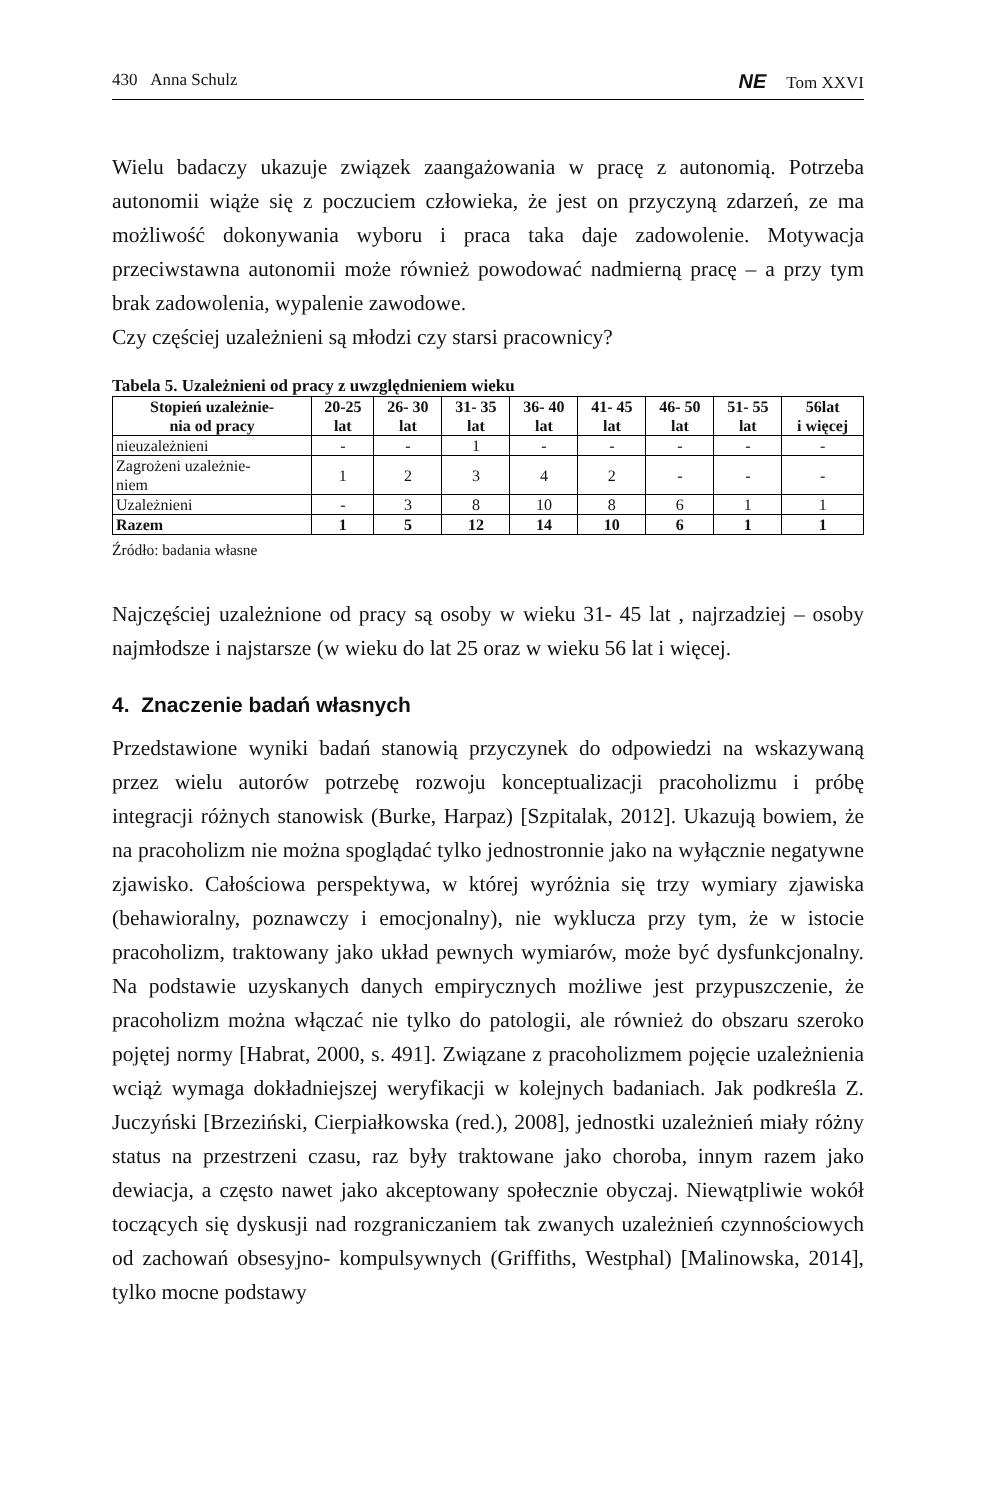430 Anna Schulz NE Tom XXVI
Wielu badaczy ukazuje związek zaangażowania w pracę z autonomią. Potrzeba autonomii wiąże się z poczuciem człowieka, że jest on przyczyną zdarzeń, ze ma możliwość dokonywania wyboru i praca taka daje zadowolenie. Motywacja przeciwstawna autonomii może również powodować nadmierną pracę – a przy tym brak zadowolenia, wypalenie zawodowe.
Czy częściej uzależnieni są młodzi czy starsi pracownicy?
Tabela 5. Uzależnieni od pracy z uwzględnieniem wieku
| Stopień uzależnie- nia od pracy | 20-25 lat | 26- 30 lat | 31- 35 lat | 36- 40 lat | 41- 45 lat | 46- 50 lat | 51- 55 lat | 56lat i więcej |
| --- | --- | --- | --- | --- | --- | --- | --- | --- |
| nieuzależnieni | - | - | 1 | - | - | - | - | - |
| Zagrożeni uzależnie- niem | 1 | 2 | 3 | 4 | 2 | - | - | - |
| Uzależnieni | - | 3 | 8 | 10 | 8 | 6 | 1 | 1 |
| Razem | 1 | 5 | 12 | 14 | 10 | 6 | 1 | 1 |
Źródło: badania własne
Najczęściej uzależnione od pracy są osoby w wieku 31- 45 lat , najrzadziej – osoby najmłodsze i najstarsze (w wieku do lat 25 oraz w wieku 56 lat i więcej.
4. Znaczenie badań własnych
Przedstawione wyniki badań stanowią przyczynek do odpowiedzi na wskazywaną przez wielu autorów potrzebę rozwoju konceptualizacji pracoholizmu i próbę integracji różnych stanowisk (Burke, Harpaz) [Szpitalak, 2012]. Ukazują bowiem, że na pracoholizm nie można spoglądać tylko jednostronnie jako na wyłącznie negatywne zjawisko. Całościowa perspektywa, w której wyróżnia się trzy wymiary zjawiska (behawioralny, poznawczy i emocjonalny), nie wyklucza przy tym, że w istocie pracoholizm, traktowany jako układ pewnych wymiarów, może być dysfunkcjonalny. Na podstawie uzyskanych danych empirycznych możliwe jest przypuszczenie, że pracoholizm można włączać nie tylko do patologii, ale również do obszaru szeroko pojętej normy [Habrat, 2000, s. 491]. Związane z pracoholizmem pojęcie uzależnienia wciąż wymaga dokładniejszej weryfikacji w kolejnych badaniach. Jak podkreśla Z. Juczyński [Brzeziński, Cierpiałkowska (red.), 2008], jednostki uzależnień miały różny status na przestrzeni czasu, raz były traktowane jako choroba, innym razem jako dewiacja, a często nawet jako akceptowany społecznie obyczaj. Niewątpliwie wokół toczących się dyskusji nad rozgraniczaniem tak zwanych uzależnień czynnościowych od zachowań obsesyjno- kompulsywnych (Griffiths, Westphal) [Malinowska, 2014], tylko mocne podstawy